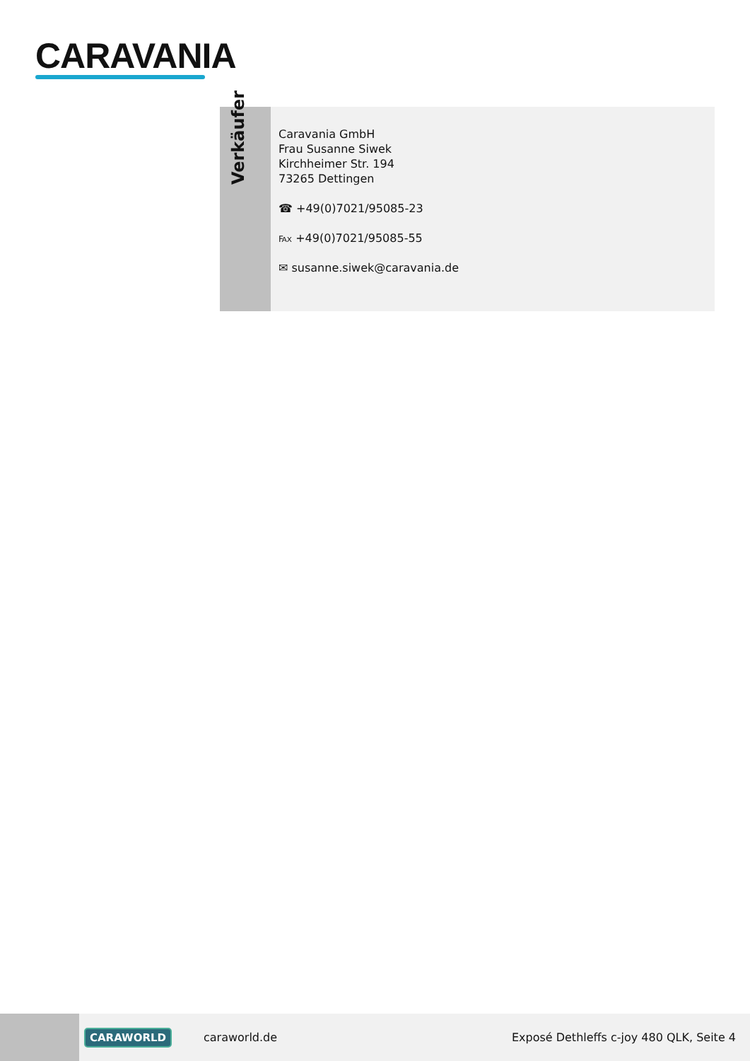CARAVANIA
Verkäufer
Caravania GmbH
Frau Susanne Siwek
Kirchheimer Str. 194
73265 Dettingen
☎ +49(0)7021/95085-23
℻ +49(0)7021/95085-55
✉ susanne.siwek@caravania.de
CARAWORLD caraworld.de Exposé Dethleffs c-joy 480 QLK, Seite 4